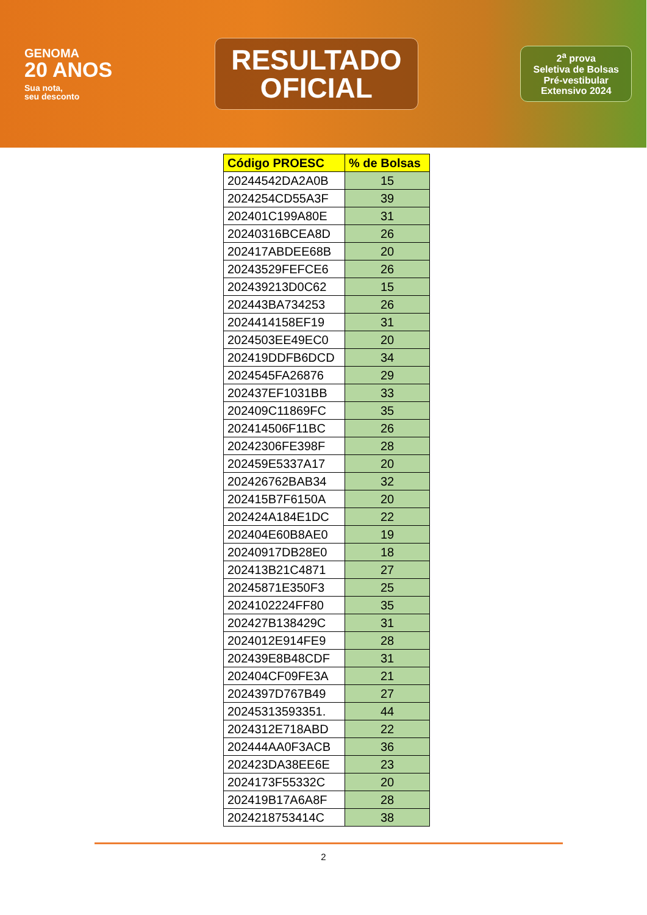GENOMA
20 ANOS
Sua nota,
seu desconto
RESULTADO
OFICIAL
2<sup>a</sup> prova
Seletiva de Bolsas
Pré-vestibular
Extensivo 2024
| Código PROESC | % de Bolsas |
| --- | --- |
| 20244542DA2A0B | 15 |
| 2024254CD55A3F | 39 |
| 202401C199A80E | 31 |
| 20240316BCEA8D | 26 |
| 202417ABDEE68B | 20 |
| 20243529FEFCE6 | 26 |
| 202439213D0C62 | 15 |
| 202443BA734253 | 26 |
| 2024414158EF19 | 31 |
| 2024503EE49EC0 | 20 |
| 202419DDFB6DCD | 34 |
| 2024545FA26876 | 29 |
| 202437EF1031BB | 33 |
| 202409C11869FC | 35 |
| 202414506F11BC | 26 |
| 20242306FE398F | 28 |
| 202459E5337A17 | 20 |
| 202426762BAB34 | 32 |
| 202415B7F6150A | 20 |
| 202424A184E1DC | 22 |
| 202404E60B8AE0 | 19 |
| 20240917DB28E0 | 18 |
| 202413B21C4871 | 27 |
| 20245871E350F3 | 25 |
| 2024102224FF80 | 35 |
| 202427B138429C | 31 |
| 2024012E914FE9 | 28 |
| 202439E8B48CDF | 31 |
| 202404CF09FE3A | 21 |
| 2024397D767B49 | 27 |
| 20245313593351. | 44 |
| 2024312E718ABD | 22 |
| 202444AA0F3ACB | 36 |
| 202423DA38EE6E | 23 |
| 2024173F55332C | 20 |
| 202419B17A6A8F | 28 |
| 2024218753414C | 38 |
2